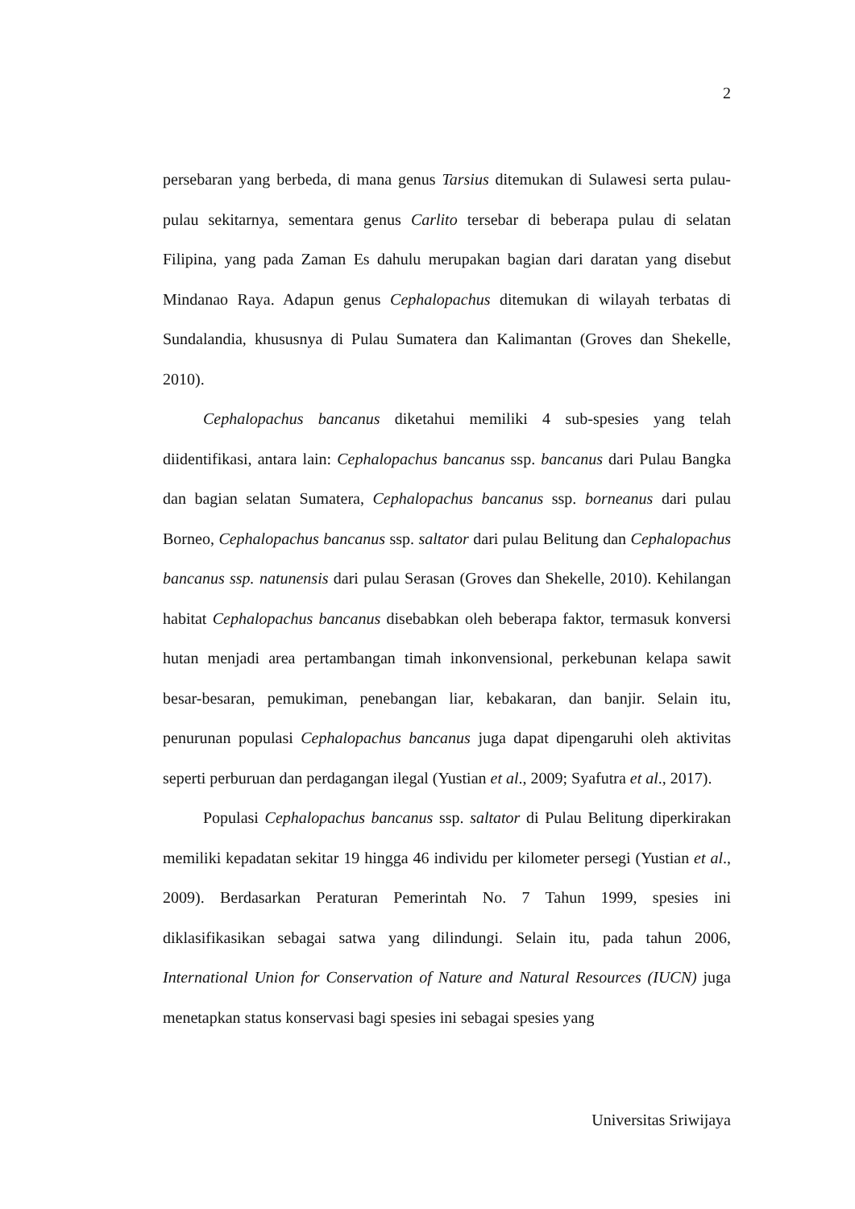2
persebaran yang berbeda, di mana genus Tarsius ditemukan di Sulawesi serta pulau-pulau sekitarnya, sementara genus Carlito tersebar di beberapa pulau di selatan Filipina, yang pada Zaman Es dahulu merupakan bagian dari daratan yang disebut Mindanao Raya. Adapun genus Cephalopachus ditemukan di wilayah terbatas di Sundalandia, khususnya di Pulau Sumatera dan Kalimantan (Groves dan Shekelle, 2010).
Cephalopachus bancanus diketahui memiliki 4 sub-spesies yang telah diidentifikasi, antara lain: Cephalopachus bancanus ssp. bancanus dari Pulau Bangka dan bagian selatan Sumatera, Cephalopachus bancanus ssp. borneanus dari pulau Borneo, Cephalopachus bancanus ssp. saltator dari pulau Belitung dan Cephalopachus bancanus ssp. natunensis dari pulau Serasan (Groves dan Shekelle, 2010). Kehilangan habitat Cephalopachus bancanus disebabkan oleh beberapa faktor, termasuk konversi hutan menjadi area pertambangan timah inkonvensional, perkebunan kelapa sawit besar-besaran, pemukiman, penebangan liar, kebakaran, dan banjir. Selain itu, penurunan populasi Cephalopachus bancanus juga dapat dipengaruhi oleh aktivitas seperti perburuan dan perdagangan ilegal (Yustian et al., 2009; Syafutra et al., 2017).
Populasi Cephalopachus bancanus ssp. saltator di Pulau Belitung diperkirakan memiliki kepadatan sekitar 19 hingga 46 individu per kilometer persegi (Yustian et al., 2009). Berdasarkan Peraturan Pemerintah No. 7 Tahun 1999, spesies ini diklasifikasikan sebagai satwa yang dilindungi. Selain itu, pada tahun 2006, International Union for Conservation of Nature and Natural Resources (IUCN) juga menetapkan status konservasi bagi spesies ini sebagai spesies yang
Universitas Sriwijaya